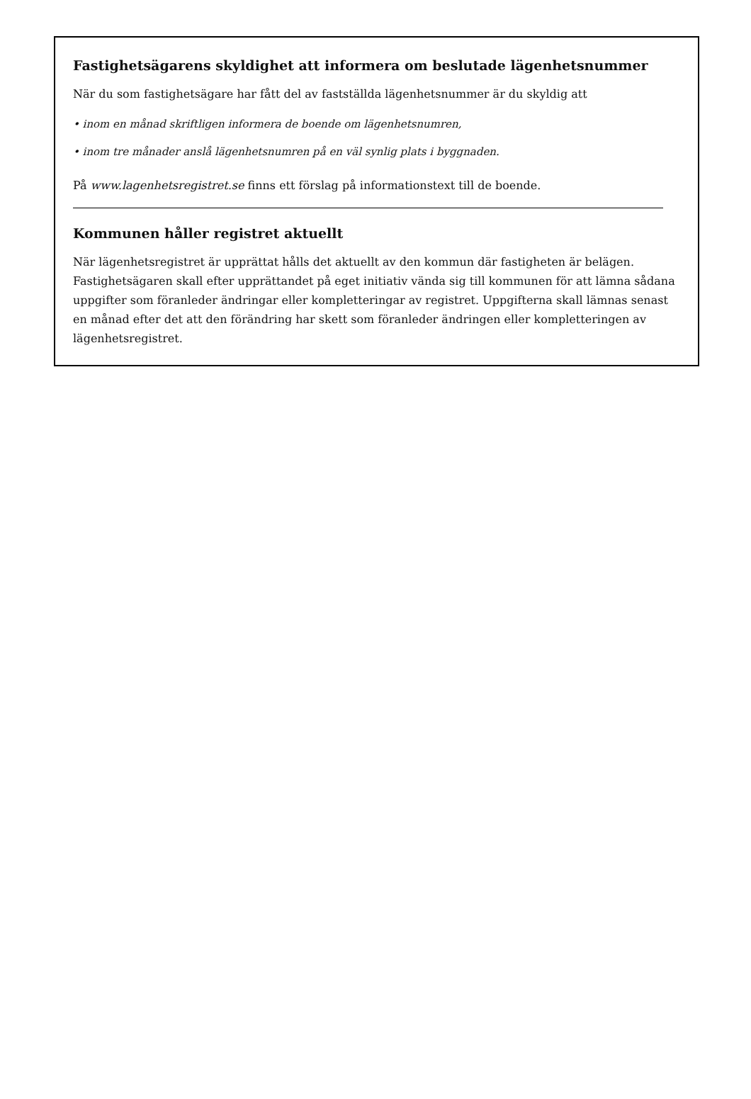Fastighetsägarens skyldighet att informera om beslutade lägenhetsnummer
När du som fastighetsägare har fått del av fastställda lägenhetsnummer är du skyldig att
• inom en månad skriftligen informera de boende om lägenhetsnumren,
• inom tre månader anslå lägenhetsnumren på en väl synlig plats i byggnaden.
På www.lagenhetsregistret.se finns ett förslag på informationstext till de boende.
Kommunen håller registret aktuellt
När lägenhetsregistret är upprättat hålls det aktuellt av den kommun där fastigheten är belägen. Fastighetsägaren skall efter upprättandet på eget initiativ vända sig till kommunen för att lämna sådana uppgifter som föranleder ändringar eller kompletteringar av registret. Uppgifterna skall lämnas senast en månad efter det att den förändring har skett som föranleder ändringen eller kompletteringen av lägenhetsregistret.